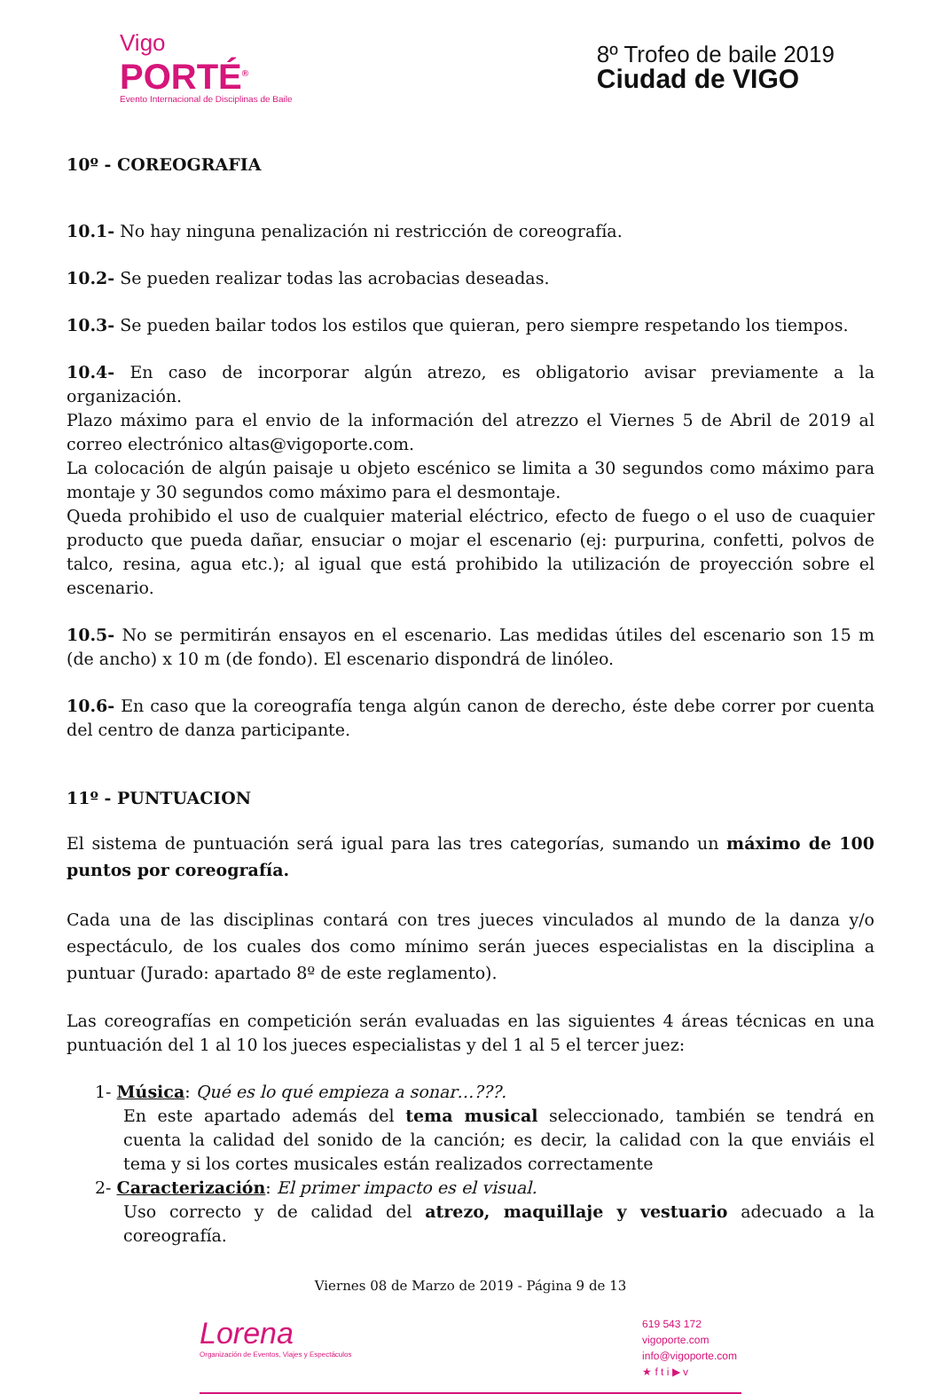Vigo
PORTÉ<sup>®</sup>
Evento Internacional de Disciplinas de Baile
8º Trofeo de baile 2019
Ciudad de VIGO
10º - COREOGRAFIA
10.1- No hay ninguna penalización ni restricción de coreografía.
10.2- Se pueden realizar todas las acrobacias deseadas.
10.3- Se pueden bailar todos los estilos que quieran, pero siempre respetando los tiempos.
10.4- En caso de incorporar algún atrezo, es obligatorio avisar previamente a la organización.
Plazo máximo para el envio de la información del atrezzo el Viernes 5 de Abril de 2019 al correo electrónico altas@vigoporte.com.
La colocación de algún paisaje u objeto escénico se limita a 30 segundos como máximo para montaje y 30 segundos como máximo para el desmontaje.
Queda prohibido el uso de cualquier material eléctrico, efecto de fuego o el uso de cuaquier producto que pueda dañar, ensuciar o mojar el escenario (ej: purpurina, confetti, polvos de talco, resina, agua etc.); al igual que está prohibido la utilización de proyección sobre el escenario.
10.5- No se permitirán ensayos en el escenario. Las medidas útiles del escenario son 15 m (de ancho) x 10 m (de fondo). El escenario dispondrá de linóleo.
10.6- En caso que la coreografía tenga algún canon de derecho, éste debe correr por cuenta del centro de danza participante.
11º - PUNTUACION
El sistema de puntuación será igual para las tres categorías, sumando un máximo de 100 puntos por coreografía.
Cada una de las disciplinas contará con tres jueces vinculados al mundo de la danza y/o espectáculo, de los cuales dos como mínimo serán jueces especialistas en la disciplina a puntuar (Jurado: apartado 8º de este reglamento).
Las coreografías en competición serán evaluadas en las siguientes 4 áreas técnicas en una puntuación del 1 al 10 los jueces especialistas y del 1 al 5 el tercer juez:
1- Música: Qué es lo qué empieza a sonar…???.
En este apartado además del tema musical seleccionado, también se tendrá en cuenta la calidad del sonido de la canción; es decir, la calidad con la que enviáis el tema y si los cortes musicales están realizados correctamente
2- Caracterización: El primer impacto es el visual.
Uso correcto y de calidad del atrezo, maquillaje y vestuario adecuado a la coreografía.
Viernes 08 de Marzo de 2019 - Página 9 de 13
Lorena
Organización de Eventos, Viajes y Espectáculos
619 543 172
vigoporte.com
info@vigoporte.com
★ f t i ▶ v